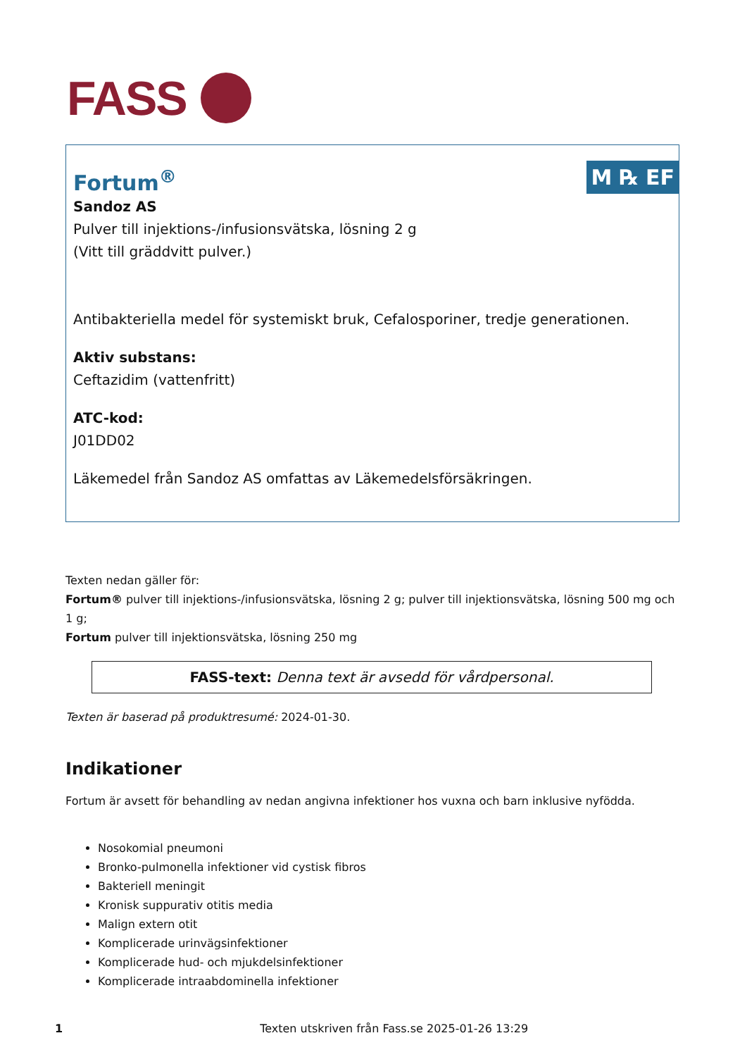FASS
M ℞ EF
Fortum<sup>®</sup>
Sandoz AS
Pulver till injektions-/infusionsvätska, lösning 2 g
(Vitt till gräddvitt pulver.)
Antibakteriella medel för systemiskt bruk, Cefalosporiner, tredje generationen.
Aktiv substans:
Ceftazidim (vattenfritt)
ATC-kod:
J01DD02
Läkemedel från Sandoz AS omfattas av Läkemedelsförsäkringen.
Texten nedan gäller för:
Fortum® pulver till injektions-/infusionsvätska, lösning 2 g; pulver till injektionsvätska, lösning 500 mg och 1 g;
Fortum pulver till injektionsvätska, lösning 250 mg
FASS-text: Denna text är avsedd för vårdpersonal.
Texten är baserad på produktresumé: 2024-01-30.
Indikationer
Fortum är avsett för behandling av nedan angivna infektioner hos vuxna och barn inklusive nyfödda.
Nosokomial pneumoni
Bronko-pulmonella infektioner vid cystisk fibros
Bakteriell meningit
Kronisk suppurativ otitis media
Malign extern otit
Komplicerade urinvägsinfektioner
Komplicerade hud- och mjukdelsinfektioner
Komplicerade intraabdominella infektioner
1 Texten utskriven från Fass.se 2025-01-26 13:29